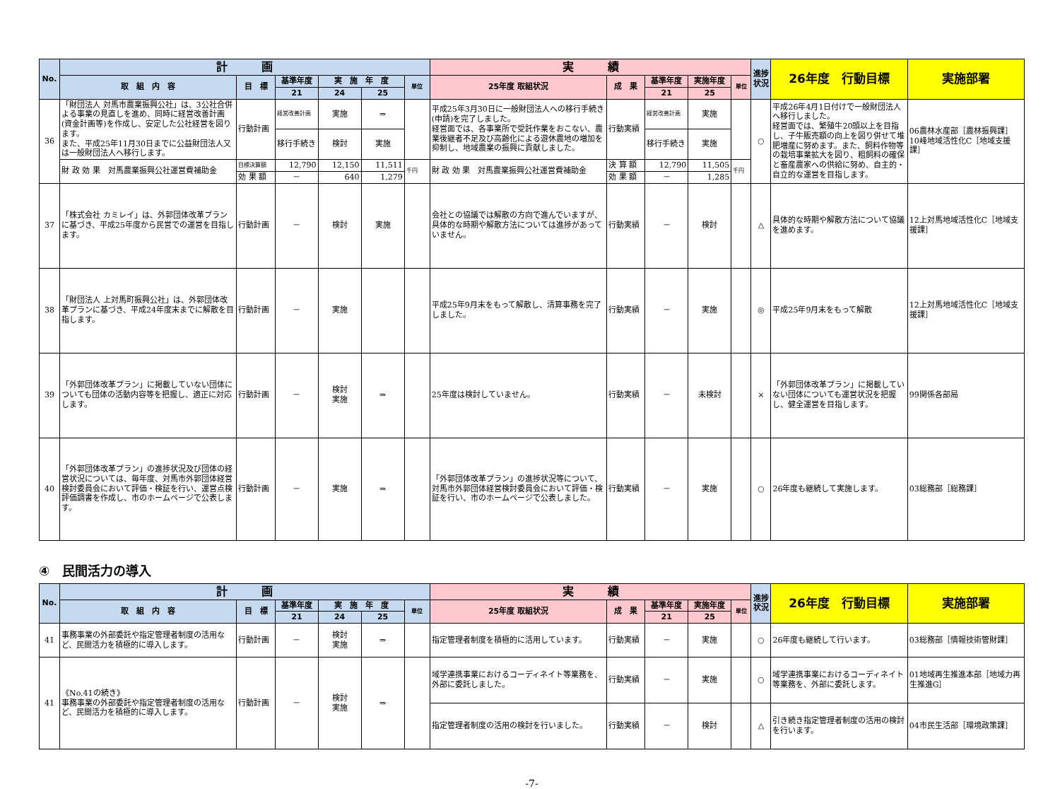| No. | 計 画 | | | | | | 実 績 | | | | | 進捗状況 | 26年度 行動目標 | 実施部署 |
| --- | --- | --- | --- | --- | --- | --- | --- | --- | --- | --- | --- | --- | --- | --- |
| | 取 組 内 容 | 目 標 | 基準年度 | 実 施 年 度 | | 単位 | 25年度 取組状況 | 成 果 | 基準年度 | 実施年度 | 単位 | | | |
| | | | 21 | 24 | 25 | | | | 21 | 25 | | | | |
| 36 | 「財団法人 対馬市農業振興公社」は、3公社合併よる事業の見直しを進め、同時に経営改善計画(資金計画等)を作成し、安定した公社経営を図ります。 また、平成25年11月30日までに公益財団法人又は一般財団法人へ移行します。 | 行動計画 | 経営改善計画 | 実施 | ⇒ | | 平成25年3月30日に一般財団法人への移行手続き(申請)を完了しました。 経営面では、各事業所で受託作業をおこない、農業後継者不足及び高齢化による遊休農地の増加を抑制し、地域農業の振興に貢献しました。 | 行動実績 | 経営改善計画 | 実施 | | ○ | 平成26年4月1日付けで一般財団法人へ移行しました。 経営面では、繁殖牛20頭以上を目指し、子牛販売額の向上を図り併せて堆肥増産に努めます。また、飼料作物等の栽培事業拡大を図り、粗飼料の確保と畜産農家への供給に努め、自主的・自立的な運営を目指します。 | 06農林水産部［農林振興課］ 10峰地域活性化C［地域支援課］ |
| | | | 移行手続き | 検討 | 実施 | | | | 移行手続き | 実施 | | | | |
| | 財 政 効 果 対馬農業振興公社運営費補助金 | 目標決算額 | 12,790 | 12,150 | 11,511 | 千円 | 財 政 効 果 対馬農業振興公社運営費補助金 | 決 算 額 | 12,790 | 11,505 | 千円 | | | |
| | | 効 果 額 | － | 640 | 1,279 | | | 効 果 額 | － | 1,285 | | | | |
| 37 | 「株式会社 カミレイ」は、外郭団体改革プランに基づき、平成25年度から民営での運営を目指します。 | 行動計画 | － | 検討 | 実施 | | 会社との協議では解散の方向で進んでいますが、具体的な時期や解散方法については進捗があっていません。 | 行動実績 | － | 検討 | | △ | 具体的な時期や解散方法について協議を進めます。 | 12上対馬地域活性化C［地域支援課］ |
| 38 | 「財団法人 上対馬町振興公社」は、外郭団体改革プランに基づき、平成24年度末までに解散を目指します。 | 行動計画 | － | 実施 | | | 平成25年9月末をもって解散し、清算事務を完了しました。 | 行動実績 | － | 実施 | | ◎ | 平成25年9月末をもって解散 | 12上対馬地域活性化C［地域支援課］ |
| 39 | 「外郭団体改革プラン」に掲載していない団体についても団体の活動内容等を把握し、適正に対応します。 | 行動計画 | － | 検討 実施 | ⇒ | | 25年度は検討していません。 | 行動実績 | － | 未検討 | | × | 「外郭団体改革プラン」に掲載していない団体についても運営状況を把握し、健全運営を目指します。 | 99関係各部局 |
| 40 | 「外郭団体改革プラン」の進捗状況及び団体の経営状況については、毎年度、対馬市外郭団体経営検討委員会において評価・検証を行い、運営点検評価調書を作成し、市のホームページで公表します。 | 行動計画 | － | 実施 | ⇒ | | 「外郭団体改革プラン」の進捗状況等について、対馬市外郭団体経営検討委員会において評価・検証を行い、市のホームページで公表しました。 | 行動実績 | － | 実施 | | ○ | 26年度も継続して実施します。 | 03総務部［総務課］ |
④　民間活力の導入
| No. | 計 画 | | | | | | 実 績 | | | | | 進捗状況 | 26年度 行動目標 | 実施部署 |
| --- | --- | --- | --- | --- | --- | --- | --- | --- | --- | --- | --- | --- | --- | --- |
| | 取 組 内 容 | 目 標 | 基準年度 | 実 施 年 度 | | 単位 | 25年度 取組状況 | 成 果 | 基準年度 | 実施年度 | 単位 | | | |
| | | | 21 | 24 | 25 | | | | 21 | 25 | | | | |
| 41 | 事務事業の外部委託や指定管理者制度の活用など、民間活力を積極的に導入します。 | 行動計画 | － | 検討 実施 | ⇒ | | 指定管理者制度を積極的に活用しています。 | 行動実績 | － | 実施 | | ○ | 26年度も継続して行います。 | 03総務部［情報技術管財課］ |
| 41 | 《No.41の続き》 事務事業の外部委託や指定管理者制度の活用など、民間活力を積極的に導入します。 | 行動計画 | － | 検討 実施 | ⇒ | | 域学連携事業におけるコーディネイト等業務を、外部に委託しました。 | 行動実績 | － | 実施 | | ○ | 域学連携事業におけるコーディネイト等業務を、外部に委託します。 | 01地域再生推進本部［地域力再生推進G］ |
| | | | | | | | 指定管理者制度の活用の検討を行いました。 | 行動実績 | － | 検討 | | △ | 引き続き指定管理者制度の活用の検討を行います。 | 04市民生活部［環境政策課］ |
-7-